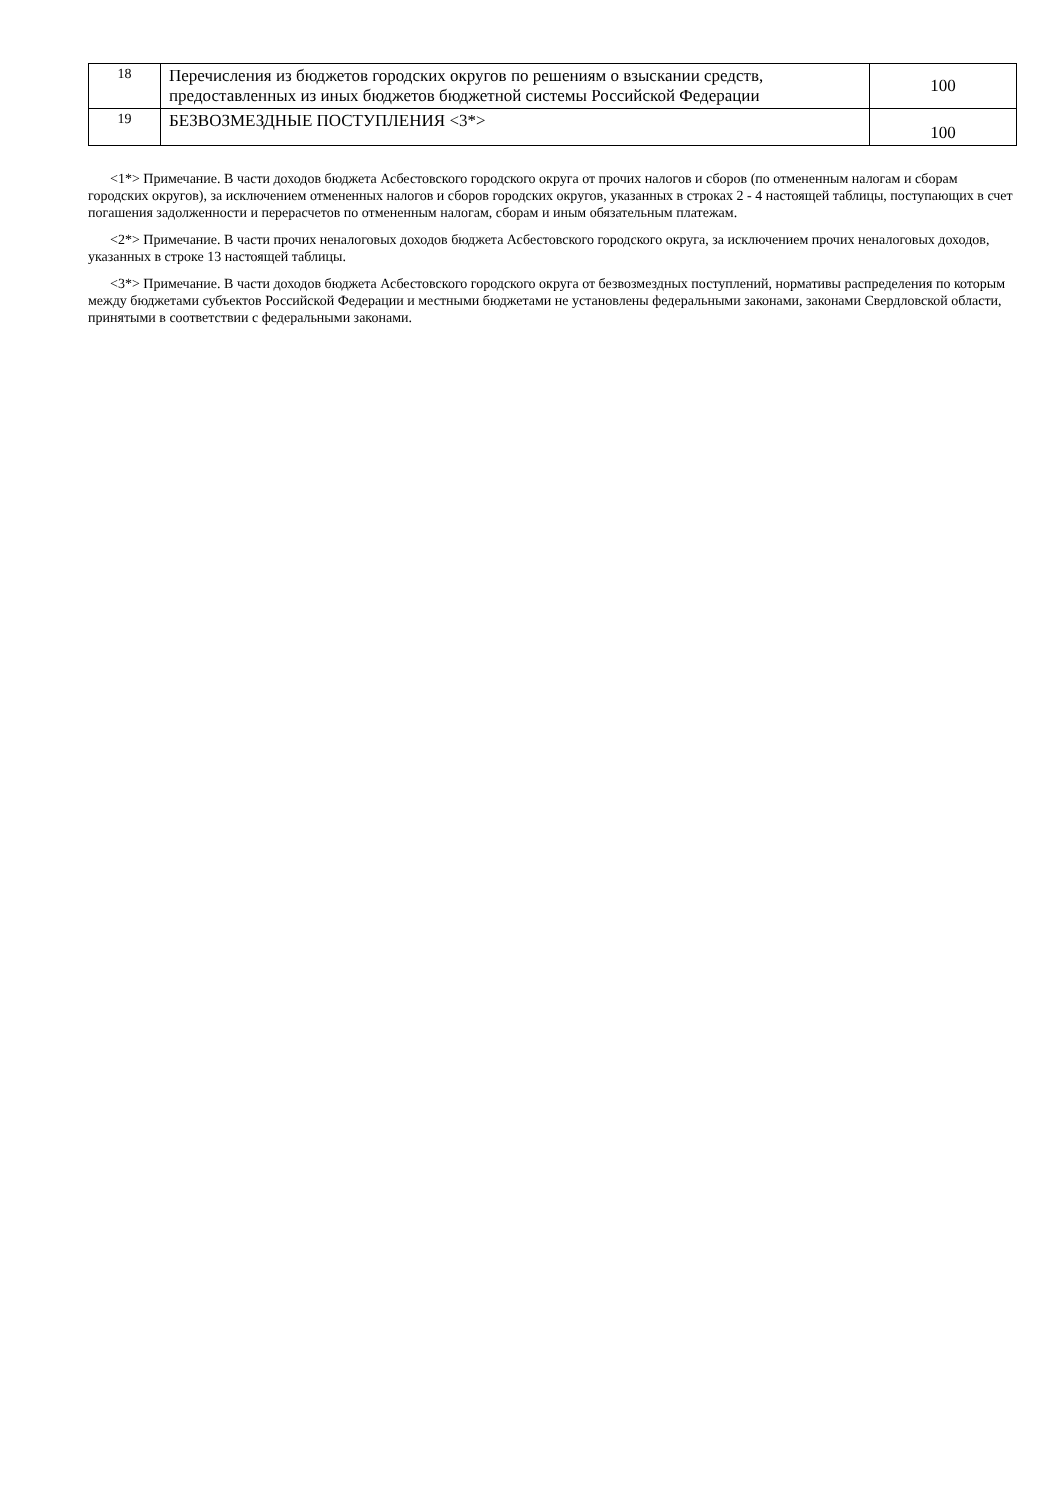| 18 | Перечисления из бюджетов городских округов по решениям о взыскании средств, предоставленных из иных бюджетов бюджетной системы Российской Федерации | 100 |
| 19 | БЕЗВОЗМЕЗДНЫЕ ПОСТУПЛЕНИЯ <3*> | 100 |
<1*> Примечание. В части доходов бюджета Асбестовского городского округа от прочих налогов и сборов (по отмененным налогам и сборам городских округов), за исключением отмененных налогов и сборов городских округов, указанных в строках 2 - 4 настоящей таблицы, поступающих в счет погашения задолженности и перерасчетов по отмененным налогам, сборам и иным обязательным платежам.
<2*> Примечание. В части прочих неналоговых доходов бюджета Асбестовского городского округа, за исключением прочих неналоговых доходов, указанных в строке 13 настоящей таблицы.
<3*> Примечание. В части доходов бюджета Асбестовского городского округа от безвозмездных поступлений, нормативы распределения по которым между бюджетами субъектов Российской Федерации и местными бюджетами не установлены федеральными законами, законами Свердловской области, принятыми в соответствии с федеральными законами.